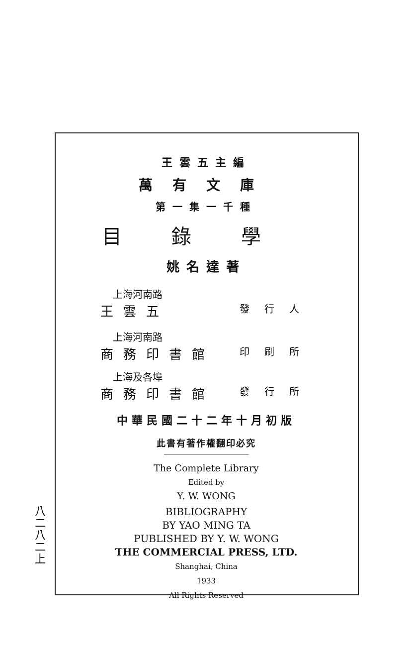八二八二上
王雲五主編
萬有文庫
第一集一千種
目錄學
姚名達著
上海河南路
王雲五 發行人
上海河南路
商務印書館 印刷所
上海及各埠
商務印書館 發行所
中華民國二十二年十月初版
此書有著作權翻印必究
The Complete Library
Edited by
Y. W. WONG
BIBLIOGRAPHY
BY YAO MING TA
PUBLISHED BY Y. W. WONG
THE COMMERCIAL PRESS, LTD.
Shanghai, China
1933
All Rights Reserved